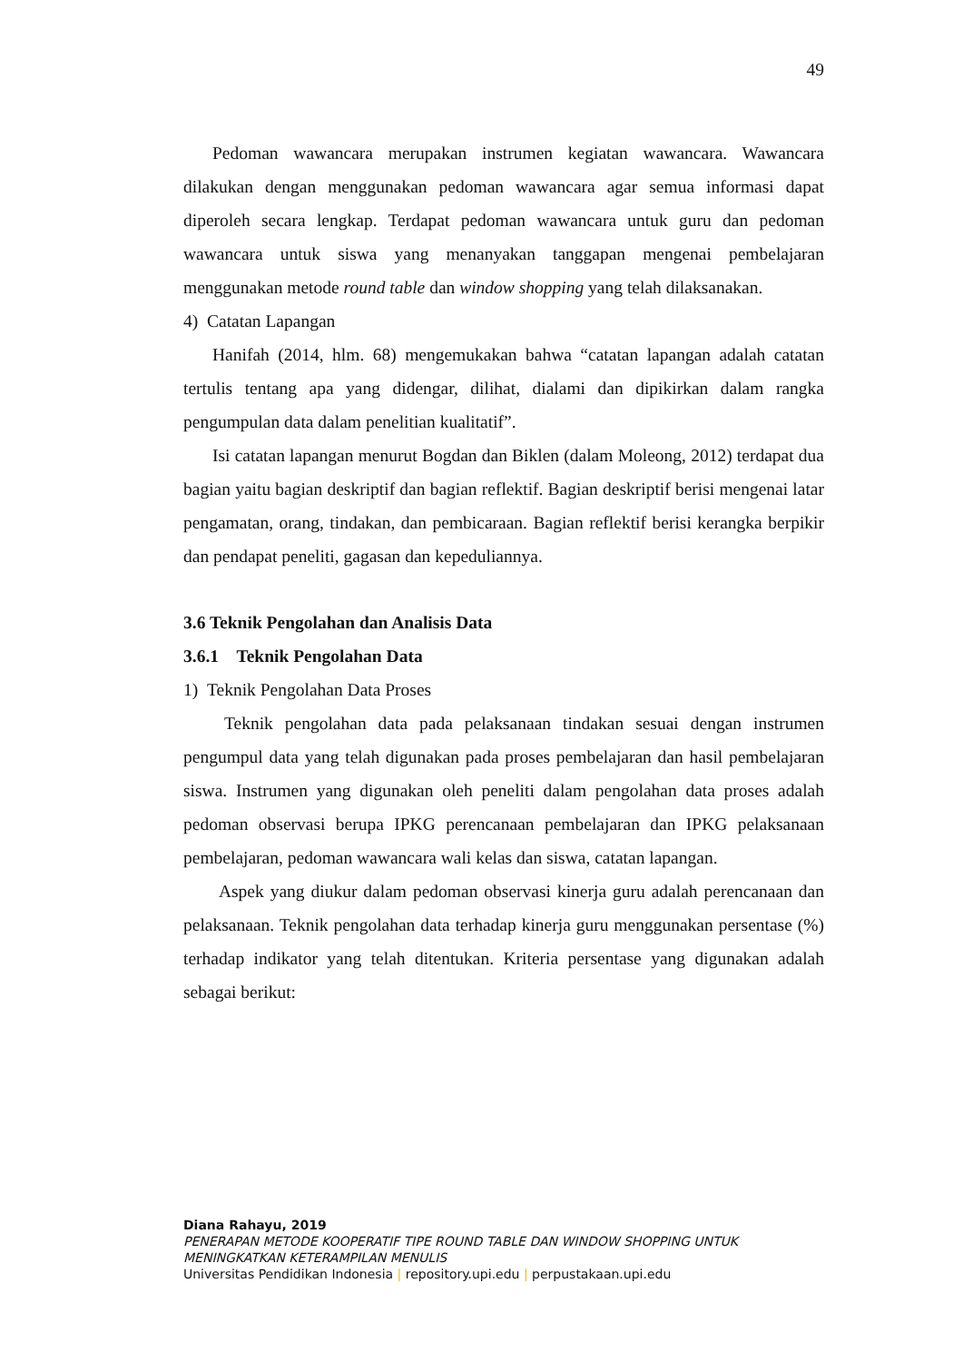49
Pedoman wawancara merupakan instrumen kegiatan wawancara. Wawancara dilakukan dengan menggunakan pedoman wawancara agar semua informasi dapat diperoleh secara lengkap. Terdapat pedoman wawancara untuk guru dan pedoman wawancara untuk siswa yang menanyakan tanggapan mengenai pembelajaran menggunakan metode round table dan window shopping yang telah dilaksanakan.
4) Catatan Lapangan
Hanifah (2014, hlm. 68) mengemukakan bahwa “catatan lapangan adalah catatan tertulis tentang apa yang didengar, dilihat, dialami dan dipikirkan dalam rangka pengumpulan data dalam penelitian kualitatif”.
Isi catatan lapangan menurut Bogdan dan Biklen (dalam Moleong, 2012) terdapat dua bagian yaitu bagian deskriptif dan bagian reflektif. Bagian deskriptif berisi mengenai latar pengamatan, orang, tindakan, dan pembicaraan. Bagian reflektif berisi kerangka berpikir dan pendapat peneliti, gagasan dan kepeduliannya.
3.6 Teknik Pengolahan dan Analisis Data
3.6.1 Teknik Pengolahan Data
1) Teknik Pengolahan Data Proses
Teknik pengolahan data pada pelaksanaan tindakan sesuai dengan instrumen pengumpul data yang telah digunakan pada proses pembelajaran dan hasil pembelajaran siswa. Instrumen yang digunakan oleh peneliti dalam pengolahan data proses adalah pedoman observasi berupa IPKG perencanaan pembelajaran dan IPKG pelaksanaan pembelajaran, pedoman wawancara wali kelas dan siswa, catatan lapangan.
Aspek yang diukur dalam pedoman observasi kinerja guru adalah perencanaan dan pelaksanaan. Teknik pengolahan data terhadap kinerja guru menggunakan persentase (%) terhadap indikator yang telah ditentukan. Kriteria persentase yang digunakan adalah sebagai berikut:
Diana Rahayu, 2019
PENERAPAN METODE KOOPERATIF TIPE ROUND TABLE DAN WINDOW SHOPPING UNTUK MENINGKATKAN KETERAMPILAN MENULIS
Universitas Pendidikan Indonesia | repository.upi.edu | perpustakaan.upi.edu